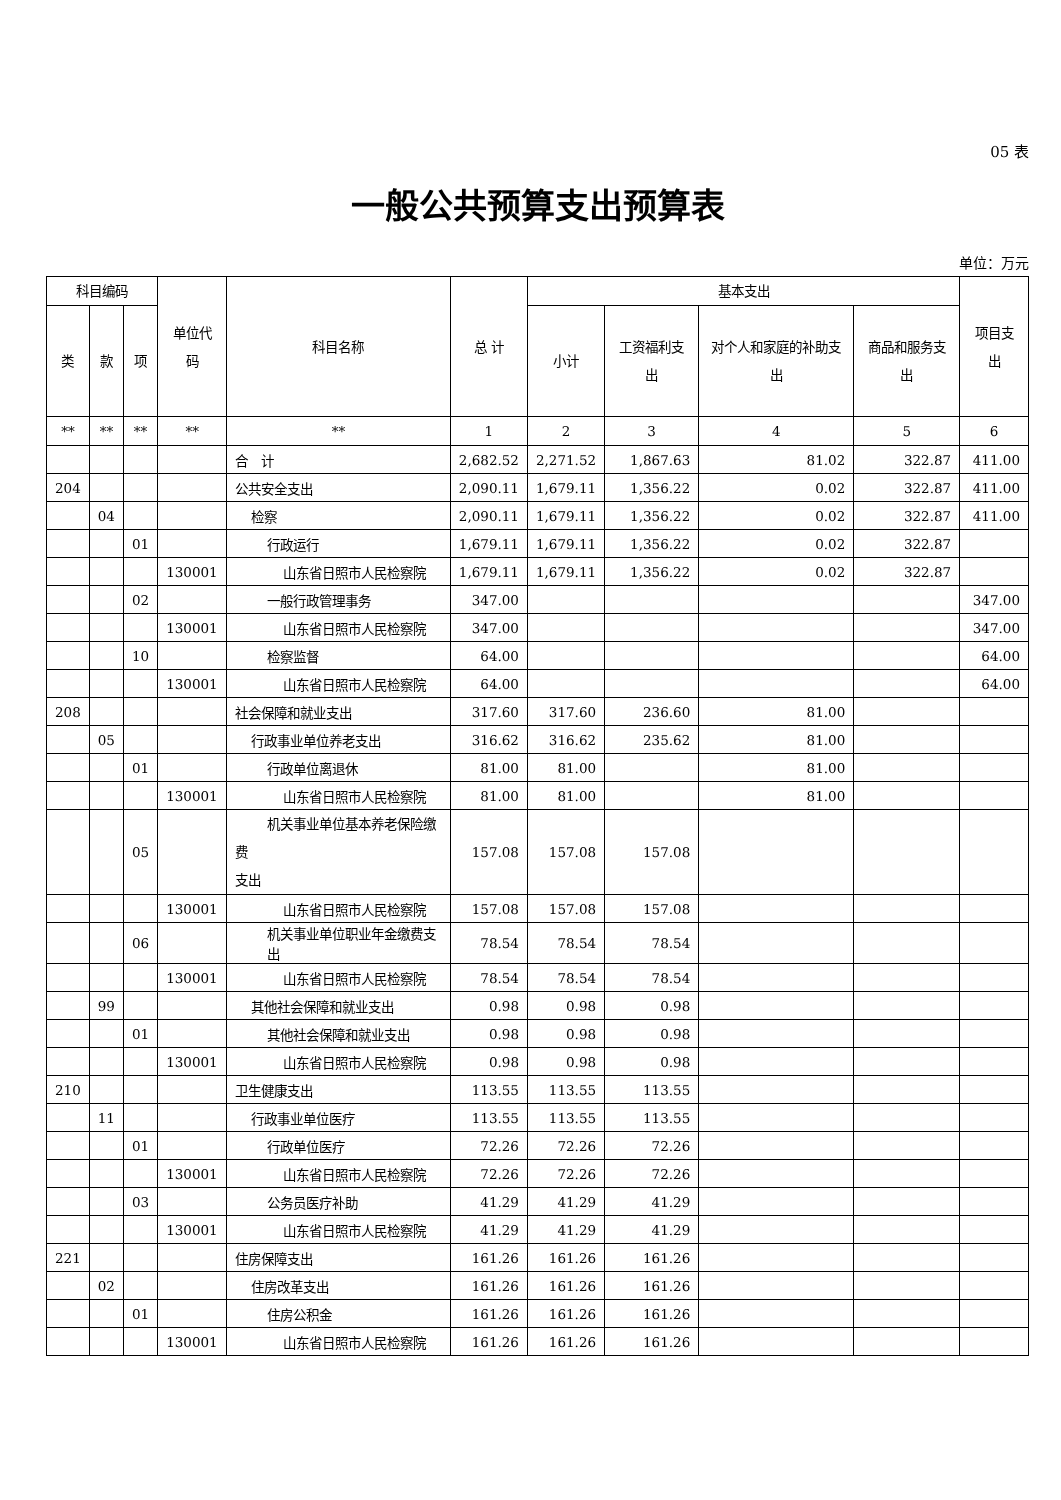05 表
一般公共预算支出预算表
单位：万元
| 科目编码 | | | 单位代码 | 科目名称 | 总 计 | 基本支出 | | | | 项目支出 |
| --- | --- | --- | --- | --- | --- | --- | --- | --- | --- | --- |
| 类 | 款 | 项 | | | | 小计 | 工资福利支出 | 对个人和家庭的补助支出 | 商品和服务支出 | |
| ** | ** | ** | ** | ** | 1 | 2 | 3 | 4 | 5 | 6 |
| | | | | 合 计 | 2,682.52 | 2,271.52 | 1,867.63 | 81.02 | 322.87 | 411.00 |
| 204 | | | | 公共安全支出 | 2,090.11 | 1,679.11 | 1,356.22 | 0.02 | 322.87 | 411.00 |
| | 04 | | | 检察 | 2,090.11 | 1,679.11 | 1,356.22 | 0.02 | 322.87 | 411.00 |
| | | 01 | | 行政运行 | 1,679.11 | 1,679.11 | 1,356.22 | 0.02 | 322.87 | |
| | | | 130001 | 山东省日照市人民检察院 | 1,679.11 | 1,679.11 | 1,356.22 | 0.02 | 322.87 | |
| | | 02 | | 一般行政管理事务 | 347.00 | | | | | 347.00 |
| | | | 130001 | 山东省日照市人民检察院 | 347.00 | | | | | 347.00 |
| | | 10 | | 检察监督 | 64.00 | | | | | 64.00 |
| | | | 130001 | 山东省日照市人民检察院 | 64.00 | | | | | 64.00 |
| 208 | | | | 社会保障和就业支出 | 317.60 | 317.60 | 236.60 | 81.00 | | |
| | 05 | | | 行政事业单位养老支出 | 316.62 | 316.62 | 235.62 | 81.00 | | |
| | | 01 | | 行政单位离退休 | 81.00 | 81.00 | | 81.00 | | |
| | | | 130001 | 山东省日照市人民检察院 | 81.00 | 81.00 | | 81.00 | | |
| | | 05 | | 机关事业单位基本养老保险缴费 支出 | 157.08 | 157.08 | 157.08 | | | |
| | | | 130001 | 山东省日照市人民检察院 | 157.08 | 157.08 | 157.08 | | | |
| | | 06 | | 机关事业单位职业年金缴费支出 | 78.54 | 78.54 | 78.54 | | | |
| | | | 130001 | 山东省日照市人民检察院 | 78.54 | 78.54 | 78.54 | | | |
| | 99 | | | 其他社会保障和就业支出 | 0.98 | 0.98 | 0.98 | | | |
| | | 01 | | 其他社会保障和就业支出 | 0.98 | 0.98 | 0.98 | | | |
| | | | 130001 | 山东省日照市人民检察院 | 0.98 | 0.98 | 0.98 | | | |
| 210 | | | | 卫生健康支出 | 113.55 | 113.55 | 113.55 | | | |
| | 11 | | | 行政事业单位医疗 | 113.55 | 113.55 | 113.55 | | | |
| | | 01 | | 行政单位医疗 | 72.26 | 72.26 | 72.26 | | | |
| | | | 130001 | 山东省日照市人民检察院 | 72.26 | 72.26 | 72.26 | | | |
| | | 03 | | 公务员医疗补助 | 41.29 | 41.29 | 41.29 | | | |
| | | | 130001 | 山东省日照市人民检察院 | 41.29 | 41.29 | 41.29 | | | |
| 221 | | | | 住房保障支出 | 161.26 | 161.26 | 161.26 | | | |
| | 02 | | | 住房改革支出 | 161.26 | 161.26 | 161.26 | | | |
| | | 01 | | 住房公积金 | 161.26 | 161.26 | 161.26 | | | |
| | | | 130001 | 山东省日照市人民检察院 | 161.26 | 161.26 | 161.26 | | | |